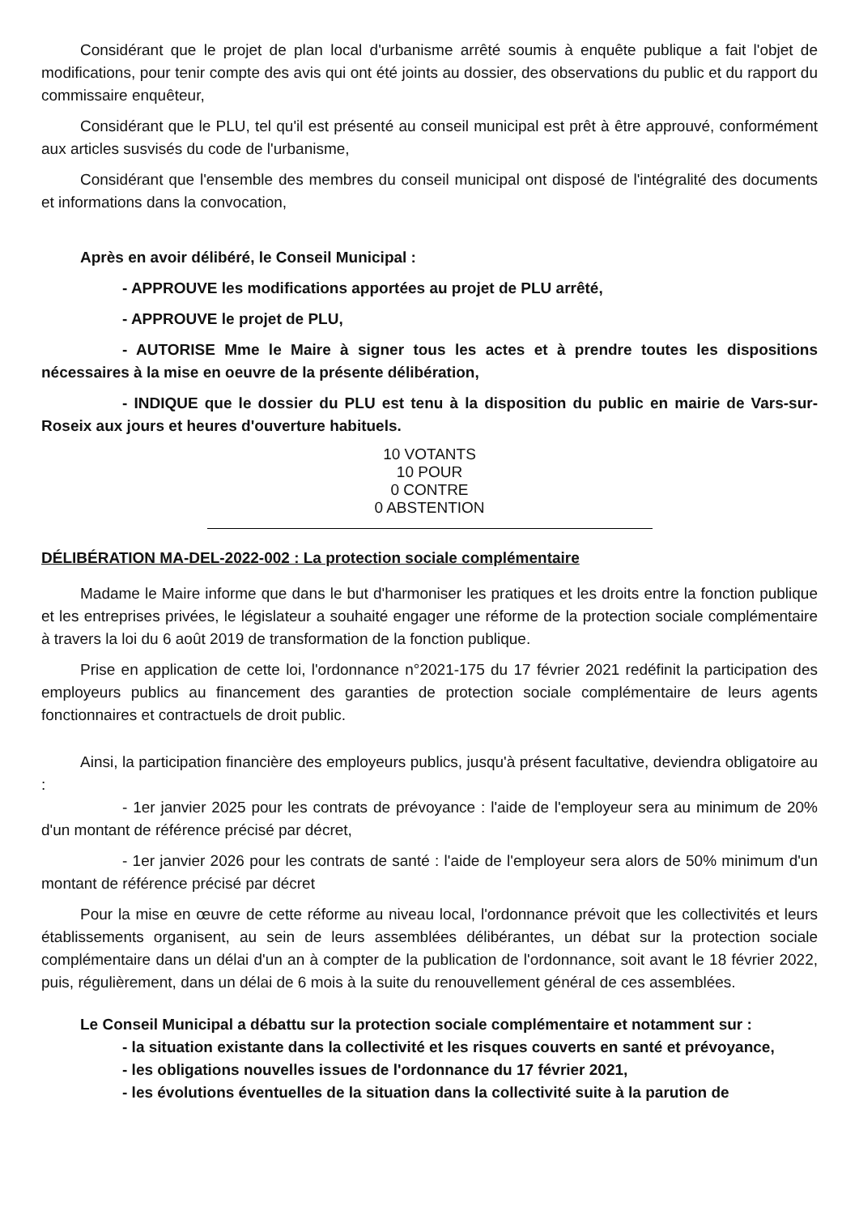Considérant que le projet de plan local d'urbanisme arrêté soumis à enquête publique a fait l'objet de modifications, pour tenir compte des avis qui ont été joints au dossier, des observations du public et du rapport du commissaire enquêteur,
Considérant que le PLU, tel qu'il est présenté au conseil municipal est prêt à être approuvé, conformément aux articles susvisés du code de l'urbanisme,
Considérant que l'ensemble des membres du conseil municipal ont disposé de l'intégralité des documents et informations dans la convocation,
Après en avoir délibéré, le Conseil Municipal :
- APPROUVE les modifications apportées au projet de PLU arrêté,
- APPROUVE le projet de PLU,
- AUTORISE Mme le Maire à signer tous les actes et à prendre toutes les dispositions nécessaires à la mise en oeuvre de la présente délibération,
- INDIQUE que le dossier du PLU est tenu à la disposition du public en mairie de Vars-sur-Roseix aux jours et heures d'ouverture habituels.
10 VOTANTS
10 POUR
0 CONTRE
0 ABSTENTION
DÉLIBÉRATION MA-DEL-2022-002 : La protection sociale complémentaire
Madame le Maire informe que dans le but d'harmoniser les pratiques et les droits entre la fonction publique et les entreprises privées, le législateur a souhaité engager une réforme de la protection sociale complémentaire à travers la loi du 6 août 2019 de transformation de la fonction publique.
Prise en application de cette loi, l'ordonnance n°2021-175 du 17 février 2021 redéfinit la participation des employeurs publics au financement des garanties de protection sociale complémentaire de leurs agents fonctionnaires et contractuels de droit public.
Ainsi, la participation financière des employeurs publics, jusqu'à présent facultative, deviendra obligatoire au :
- 1er janvier 2025 pour les contrats de prévoyance : l'aide de l'employeur sera au minimum de 20% d'un montant de référence précisé par décret,
- 1er janvier 2026 pour les contrats de santé : l'aide de l'employeur sera alors de 50% minimum d'un montant de référence précisé par décret
Pour la mise en œuvre de cette réforme au niveau local, l'ordonnance prévoit que les collectivités et leurs établissements organisent, au sein de leurs assemblées délibérantes, un débat sur la protection sociale complémentaire dans un délai d'un an à compter de la publication de l'ordonnance, soit avant le 18 février 2022, puis, régulièrement, dans un délai de 6 mois à la suite du renouvellement général de ces assemblées.
Le Conseil Municipal a débattu sur la protection sociale complémentaire et notamment sur :
- la situation existante dans la collectivité et les risques couverts en santé et prévoyance,
- les obligations nouvelles issues de l'ordonnance du 17 février 2021,
- les évolutions éventuelles de la situation dans la collectivité suite à la parution de